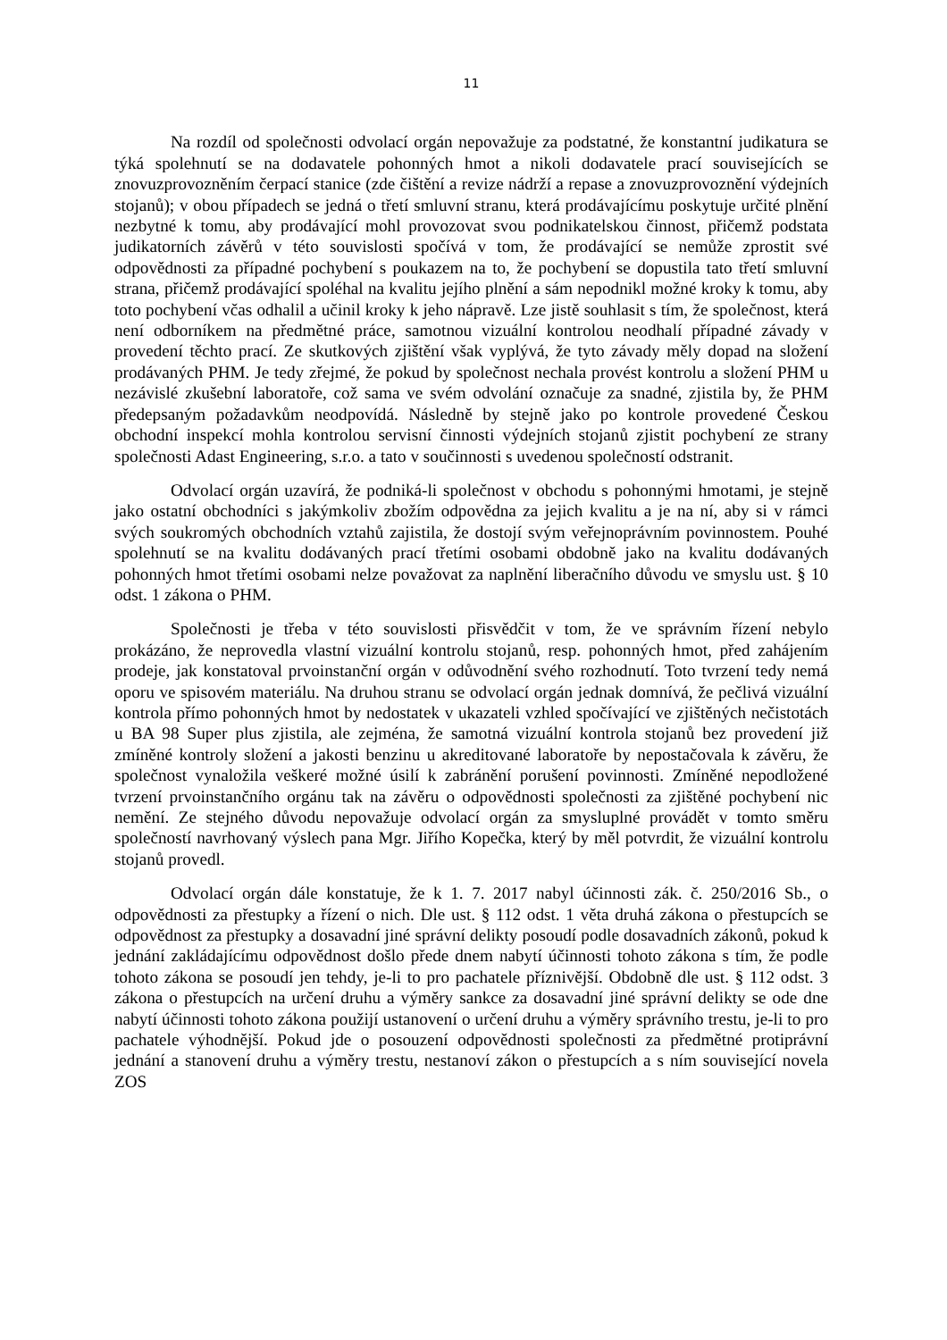11
Na rozdíl od společnosti odvolací orgán nepovažuje za podstatné, že konstantní judikatura se týká spolehnutí se na dodavatele pohonných hmot a nikoli dodavatele prací souvisejících se znovuzprovozněním čerpací stanice (zde čištění a revize nádrží a repase a znovuzprovoznění výdejních stojanů); v obou případech se jedná o třetí smluvní stranu, která prodávajícímu poskytuje určité plnění nezbytné k tomu, aby prodávající mohl provozovat svou podnikatelskou činnost, přičemž podstata judikatorních závěrů v této souvislosti spočívá v tom, že prodávající se nemůže zprostit své odpovědnosti za případné pochybení s poukazem na to, že pochybení se dopustila tato třetí smluvní strana, přičemž prodávající spoléhal na kvalitu jejího plnění a sám nepodnikl možné kroky k tomu, aby toto pochybení včas odhalil a učinil kroky k jeho nápravě. Lze jistě souhlasit s tím, že společnost, která není odborníkem na předmětné práce, samotnou vizuální kontrolou neodhalí případné závady v provedení těchto prací. Ze skutkových zjištění však vyplývá, že tyto závady měly dopad na složení prodávaných PHM. Je tedy zřejmé, že pokud by společnost nechala provést kontrolu a složení PHM u nezávislé zkušební laboratoře, což sama ve svém odvolání označuje za snadné, zjistila by, že PHM předepsaným požadavkům neodpovídá. Následně by stejně jako po kontrole provedené Českou obchodní inspekcí mohla kontrolou servisní činnosti výdejních stojanů zjistit pochybení ze strany společnosti Adast Engineering, s.r.o. a tato v součinnosti s uvedenou společností odstranit.
Odvolací orgán uzavírá, že podniká-li společnost v obchodu s pohonnými hmotami, je stejně jako ostatní obchodníci s jakýmkoliv zbožím odpovědna za jejich kvalitu a je na ní, aby si v rámci svých soukromých obchodních vztahů zajistila, že dostojí svým veřejnoprávním povinnostem. Pouhé spolehnutí se na kvalitu dodávaných prací třetími osobami obdobně jako na kvalitu dodávaných pohonných hmot třetími osobami nelze považovat za naplnění liberačního důvodu ve smyslu ust. § 10 odst. 1 zákona o PHM.
Společnosti je třeba v této souvislosti přisvědčit v tom, že ve správním řízení nebylo prokázáno, že neprovedla vlastní vizuální kontrolu stojanů, resp. pohonných hmot, před zahájením prodeje, jak konstatoval prvoinstanční orgán v odůvodnění svého rozhodnutí. Toto tvrzení tedy nemá oporu ve spisovém materiálu. Na druhou stranu se odvolací orgán jednak domnívá, že pečlivá vizuální kontrola přímo pohonných hmot by nedostatek v ukazateli vzhled spočívající ve zjištěných nečistotách u BA 98 Super plus zjistila, ale zejména, že samotná vizuální kontrola stojanů bez provedení již zmíněné kontroly složení a jakosti benzinu u akreditované laboratoře by nepostačovala k závěru, že společnost vynaložila veškeré možné úsilí k zabránění porušení povinnosti. Zmíněné nepodložené tvrzení prvoinstančního orgánu tak na závěru o odpovědnosti společnosti za zjištěné pochybení nic nemění. Ze stejného důvodu nepovažuje odvolací orgán za smysluplné provádět v tomto směru společností navrhovaný výslech pana Mgr. Jiřího Kopečka, který by měl potvrdit, že vizuální kontrolu stojanů provedl.
Odvolací orgán dále konstatuje, že k 1. 7. 2017 nabyl účinnosti zák. č. 250/2016 Sb., o odpovědnosti za přestupky a řízení o nich. Dle ust. § 112 odst. 1 věta druhá zákona o přestupcích se odpovědnost za přestupky a dosavadní jiné správní delikty posoudí podle dosavadních zákonů, pokud k jednání zakládajícímu odpovědnost došlo přede dnem nabytí účinnosti tohoto zákona s tím, že podle tohoto zákona se posoudí jen tehdy, je-li to pro pachatele příznivější. Obdobně dle ust. § 112 odst. 3 zákona o přestupcích na určení druhu a výměry sankce za dosavadní jiné správní delikty se ode dne nabytí účinnosti tohoto zákona použijí ustanovení o určení druhu a výměry správního trestu, je-li to pro pachatele výhodnější. Pokud jde o posouzení odpovědnosti společnosti za předmětné protiprávní jednání a stanovení druhu a výměry trestu, nestanoví zákon o přestupcích a s ním související novela ZOS